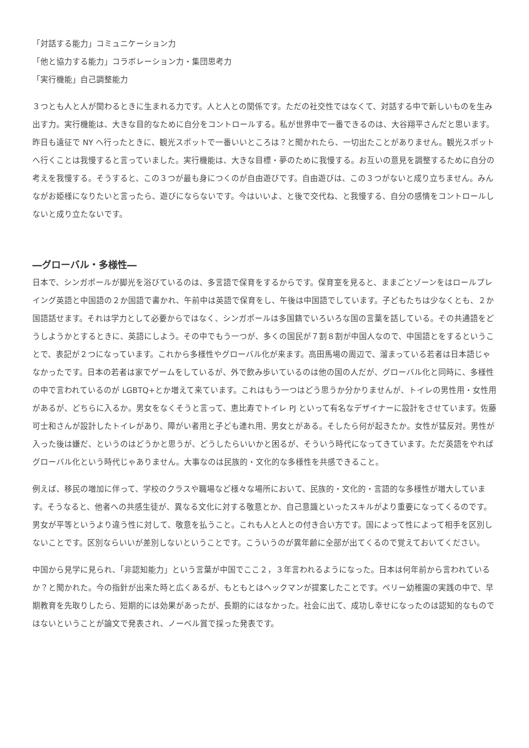「対話する能力」コミュニケーション力
「他と協力する能力」コラボレーション力・集団思考力
「実行機能」自己調整能力
３つとも人と人が関わるときに生まれる力です。人と人との関係です。ただの社交性ではなくて、対話する中で新しいものを生み出す力。実行機能は、大きな目的なために自分をコントロールする。私が世界中で一番できるのは、大谷翔平さんだと思います。昨日も遠征で NY へ行ったときに、観光スポットで一番いいところは？と聞かれたら、一切出たことがありません。観光スポットへ行くことは我慢すると言っていました。実行機能は、大きな目標・夢のために我慢する。お互いの意見を調整するために自分の考えを我慢する。そうすると、この３つが最も身につくのが自由遊びです。自由遊びは、この３つがないと成り立ちません。みんながお姫様になりたいと言ったら、遊びにならないです。今はいいよ、と後で交代ね、と我慢する、自分の感情をコントロールしないと成り立たないです。
―グローバル・多様性―
日本で、シンガポールが脚光を浴びているのは、多言語で保育をするからです。保育室を見ると、ままごとゾーンをはロールプレイング英語と中国語の２か国語で書かれ、午前中は英語で保育をし、午後は中国語でしています。子どもたちは少なくとも、２か国語話せます。それは学力として必要からではなく、シンガポールは多国籍でいろいろな国の言葉を話している。その共通語をどうしようかとするときに、英語にしよう。その中でもう一つが、多くの国民が７割８割が中国人なので、中国語とをするということで、表記が２つになっています。これから多様性やグローバル化が来ます。高田馬場の周辺で、溜まっている若者は日本語じゃなかったです。日本の若者は家でゲームをしているが、外で飲み歩いているのは他の国の人だが、グローバル化と同時に、多様性の中で言われているのが LGBTQ+とか増えて来ています。これはもう一つはどう思うか分かりませんが、トイレの男性用・女性用があるが、どちらに入るか。男女をなくそうと言って、恵比寿でトイレ PJ といって有名なデザイナーに設計をさせています。佐藤可士和さんが設計したトイレがあり、障がい者用と子ども連れ用、男女とがある。そしたら何が起きたか。女性が猛反対。男性が入った後は嫌だ、というのはどうかと思うが、どうしたらいいかと困るが、そういう時代になってきています。ただ英語をやればグローバル化という時代じゃありません。大事なのは民族的・文化的な多様性を共感できること。
例えば、移民の増加に伴って、学校のクラスや職場など様々な場所において、民族的・文化的・言語的な多様性が増大しています。そうなると、他者への共感生徒が、異なる文化に対する敬意とか、自己意識といったスキルがより重要になってくるのです。男女が平等というより違う性に対して、敬意を払うこと。これも人と人との付き合い方です。国によって性によって相手を区別しないことです。区別ならいいが差別しないということです。こういうのが異年齢に全部が出てくるので覚えておいてください。
中国から見学に見られ、「非認知能力」という言葉が中国でここ２，３年言われるようになった。日本は何年前から言われているか？と聞かれた。今の指針が出来た時と広くあるが、もともとはヘックマンが提案したことです。ペリー幼稚園の実践の中で、早期教育を先取りしたら、短期的には効果があったが、長期的にはなかった。社会に出て、成功し幸せになったのは認知的なものではないということが論文で発表され、ノーベル賞で採った発表です。